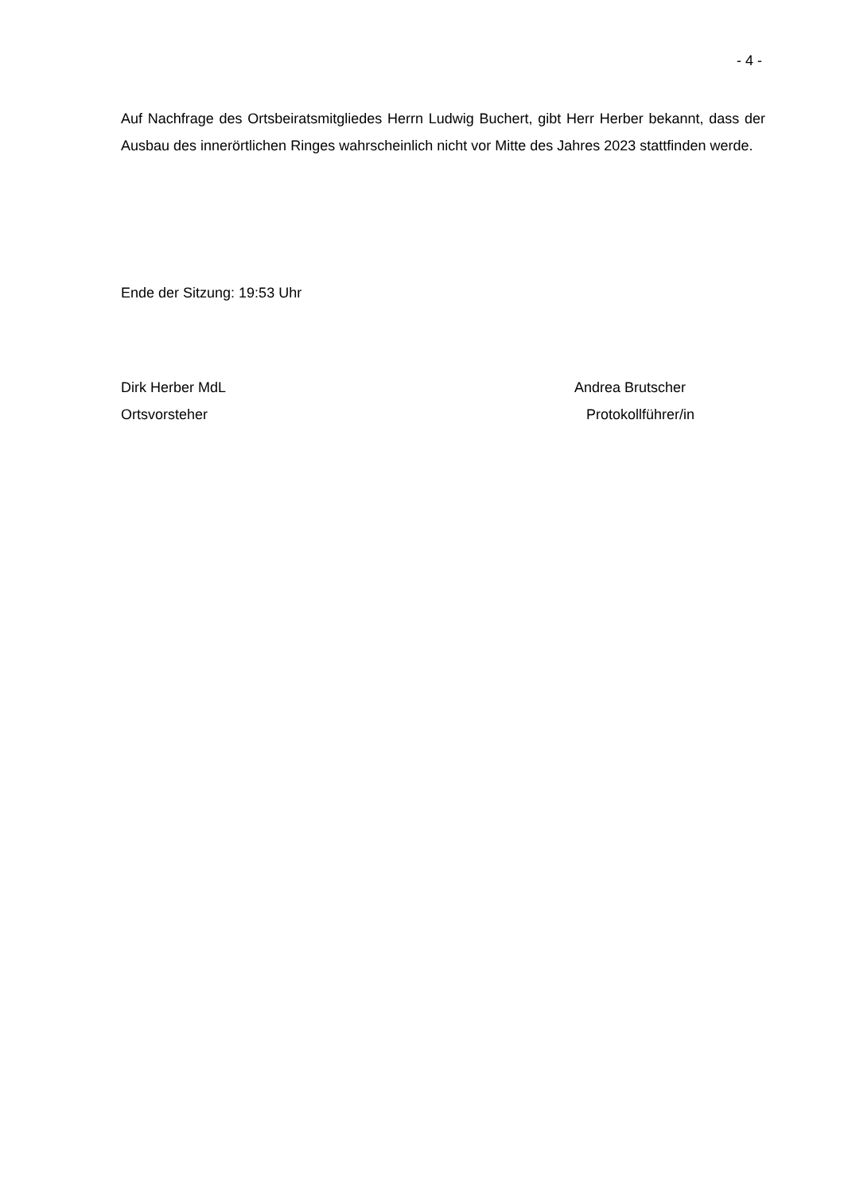- 4 -
Auf Nachfrage des Ortsbeiratsmitgliedes Herrn Ludwig Buchert, gibt Herr Herber bekannt, dass der Ausbau des innerörtlichen Ringes wahrscheinlich nicht vor Mitte des Jahres 2023 stattfinden werde.
Ende der Sitzung: 19:53 Uhr
Dirk Herber MdL
Ortsvorsteher
Andrea Brutscher
Protokollführer/in